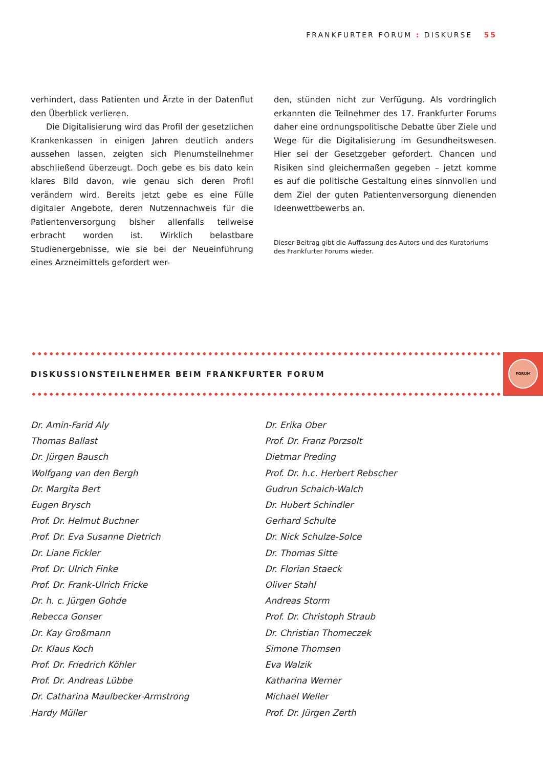FRANKFURTER FORUM : DISKURSE 55
verhindert, dass Patienten und Ärzte in der Datenflut den Überblick verlieren.
Die Digitalisierung wird das Profil der gesetzlichen Krankenkassen in einigen Jahren deutlich anders aussehen lassen, zeigten sich Plenumsteilnehmer abschließend überzeugt. Doch gebe es bis dato kein klares Bild davon, wie genau sich deren Profil verändern wird. Bereits jetzt gebe es eine Fülle digitaler Angebote, deren Nutzennachweis für die Patientenversorgung bisher allenfalls teilweise erbracht worden ist. Wirklich belastbare Studienergebnisse, wie sie bei der Neueinführung eines Arzneimittels gefordert wer-
den, stünden nicht zur Verfügung. Als vordringlich erkannten die Teilnehmer des 17. Frankfurter Forums daher eine ordnungspolitische Debatte über Ziele und Wege für die Digitalisierung im Gesundheitswesen. Hier sei der Gesetzgeber gefordert. Chancen und Risiken sind gleichermaßen gegeben – jetzt komme es auf die politische Gestaltung eines sinnvollen und dem Ziel der guten Patientenversorgung dienenden Ideenwettbewerbs an.
Dieser Beitrag gibt die Auffassung des Autors und des Kuratoriums des Frankfurter Forums wieder.
DISKUSSIONSTEILNEHMER BEIM FRANKFURTER FORUM
FORUM
Dr. Amin-Farid Aly
Thomas Ballast
Dr. Jürgen Bausch
Wolfgang van den Bergh
Dr. Margita Bert
Eugen Brysch
Prof. Dr. Helmut Buchner
Prof. Dr. Eva Susanne Dietrich
Dr. Liane Fickler
Prof. Dr. Ulrich Finke
Prof. Dr. Frank-Ulrich Fricke
Dr. h. c. Jürgen Gohde
Rebecca Gonser
Dr. Kay Großmann
Dr. Klaus Koch
Prof. Dr. Friedrich Köhler
Prof. Dr. Andreas Lübbe
Dr. Catharina Maulbecker-Armstrong
Hardy Müller
Dr. Erika Ober
Prof. Dr. Franz Porzsolt
Dietmar Preding
Prof. Dr. h.c. Herbert Rebscher
Gudrun Schaich-Walch
Dr. Hubert Schindler
Gerhard Schulte
Dr. Nick Schulze-Solce
Dr. Thomas Sitte
Dr. Florian Staeck
Oliver Stahl
Andreas Storm
Prof. Dr. Christoph Straub
Dr. Christian Thomeczek
Simone Thomsen
Eva Walzik
Katharina Werner
Michael Weller
Prof. Dr. Jürgen Zerth